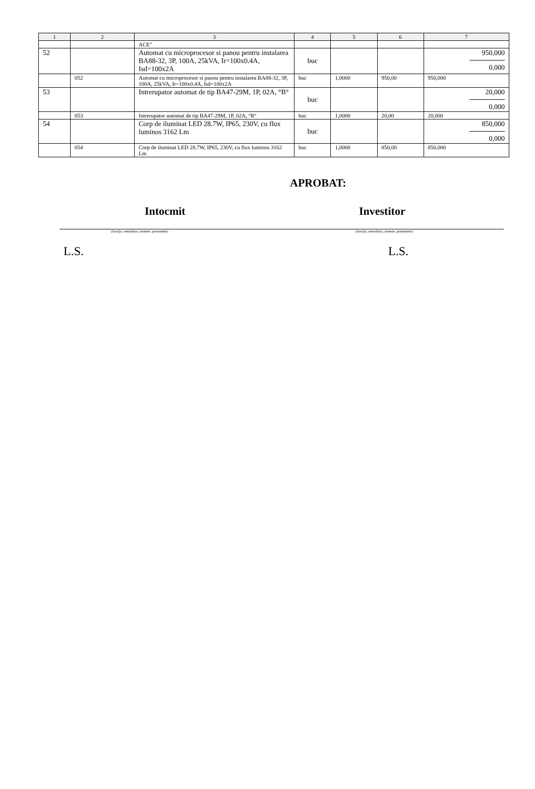| 1 | 2 | 3 | 4 | 5 | 6 | 7 |
| | | ACE" | | | | |
| 52 | | Automat cu microprocesor si panou pentru instalarea BA88-32, 3P, 100A, 25kVA, Ir=100x0.4A, Isd=100x2A | buc | | | 950,000 0,000 |
| | 052 | Automat cu microprocesor si panou pentru instalarea BA88-32, 3P, 100A, 25kVA, Ir=100x0.4A, Isd=100x2A | buc | 1,0000 | 950,00 | 950,000 |
| 53 | | Intrerupator automat de tip BA47-29M, 1P, 02A, °B° | buc | | | 20,000 0,000 |
| | 053 | Intrerupator automat de tip BA47-29M, 1P, 02A, °B° | buc | 1,0000 | 20,00 | 20,000 |
| 54 | | Corp de iluminat LED 28.7W, IP65, 230V, cu flux luminos 3162 Lm | buc | | | 850,000 0,000 |
| | 054 | Corp de iluminat LED 28.7W, IP65, 230V, cu flux luminos 3162 Lm | buc | 1,0000 | 850,00 | 850,000 |
APROBAT:
Intocmit Investitor
(funcţia, semnătura, numele, prenumele) (funcţia, semnătura, numele, prenumele)
L.S. L.S.